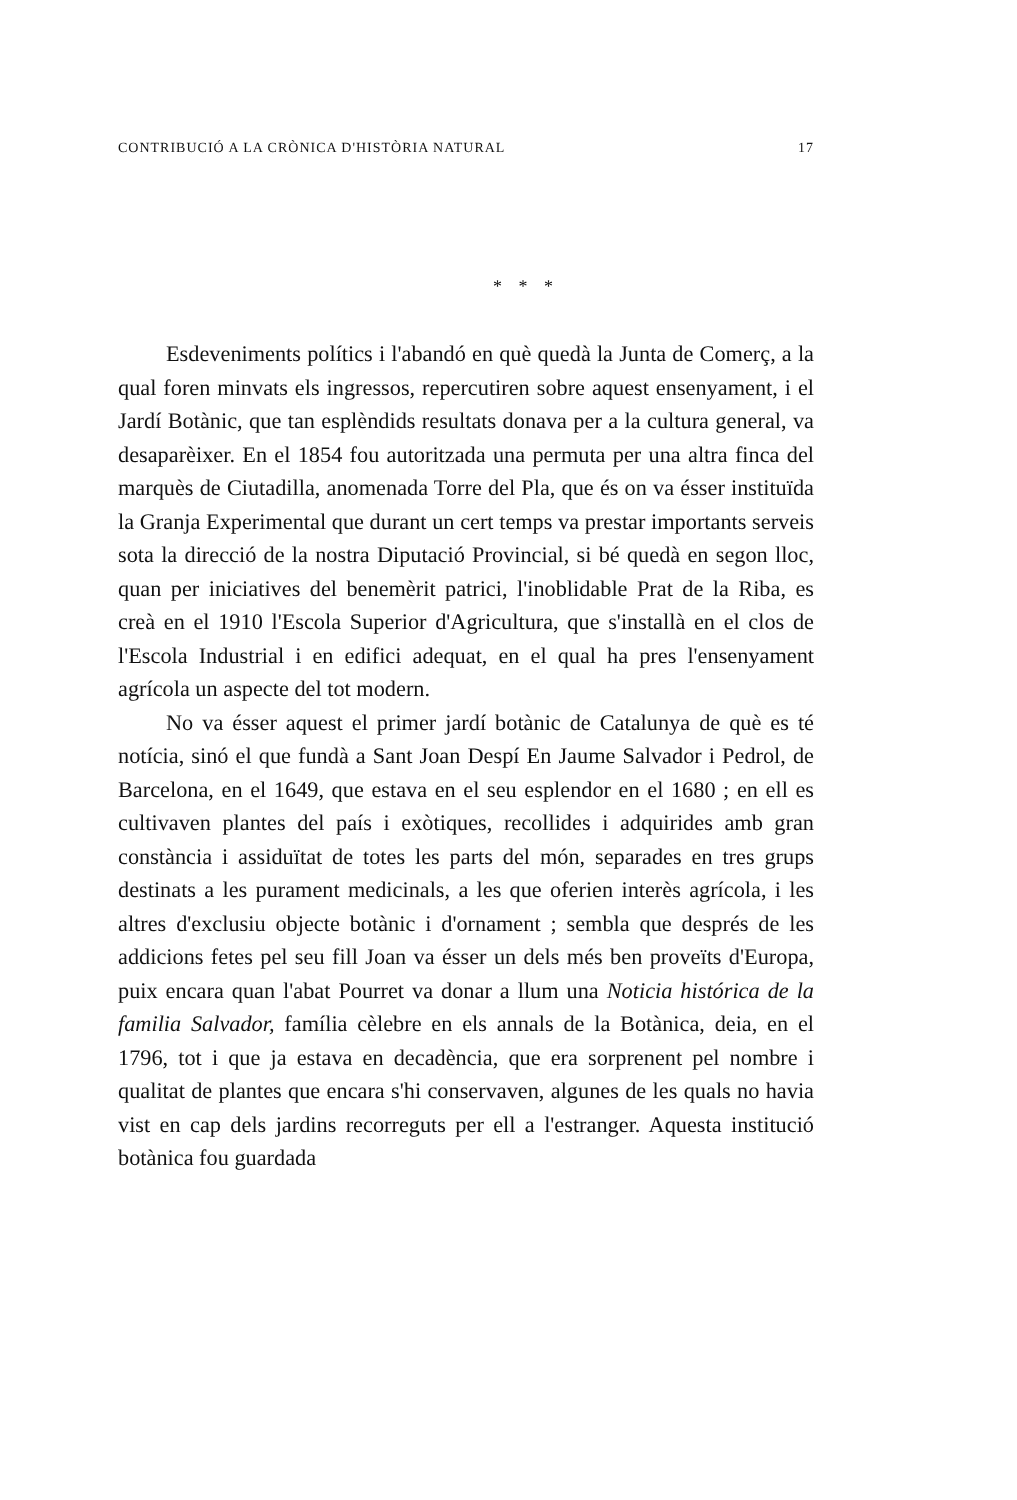CONTRIBUCIÓ A LA CRÒNICA D'HISTÒRIA NATURAL 17
* * *
Esdeveniments polítics i l'abandó en què quedà la Junta de Comerç, a la qual foren minvats els ingressos, repercutiren sobre aquest ensenyament, i el Jardí Botànic, que tan esplèndids resultats donava per a la cultura general, va desaparèixer. En el 1854 fou autoritzada una permuta per una altra finca del marquès de Ciutadilla, anomenada Torre del Pla, que és on va ésser instituïda la Granja Experimental que durant un cert temps va prestar importants serveis sota la direcció de la nostra Diputació Provincial, si bé quedà en segon lloc, quan per iniciatives del benemèrit patrici, l'inoblidable Prat de la Riba, es creà en el 1910 l'Escola Superior d'Agricultura, que s'installà en el clos de l'Escola Industrial i en edifici adequat, en el qual ha pres l'ensenyament agrícola un aspecte del tot modern.
No va ésser aquest el primer jardí botànic de Catalunya de què es té notícia, sinó el que fundà a Sant Joan Despí En Jaume Salvador i Pedrol, de Barcelona, en el 1649, que estava en el seu esplendor en el 1680 ; en ell es cultivaven plantes del país i exòtiques, recollides i adquirides amb gran constància i assiduïtat de totes les parts del món, separades en tres grups destinats a les purament medicinals, a les que oferien interès agrícola, i les altres d'exclusiu objecte botànic i d'ornament ; sembla que després de les addicions fetes pel seu fill Joan va ésser un dels més ben proveïts d'Europa, puix encara quan l'abat Pourret va donar a llum una Noticia histórica de la familia Salvador, família cèlebre en els annals de la Botànica, deia, en el 1796, tot i que ja estava en decadència, que era sorprenent pel nombre i qualitat de plantes que encara s'hi conservaven, algunes de les quals no havia vist en cap dels jardins recorreguts per ell a l'estranger. Aquesta institució botànica fou guardada